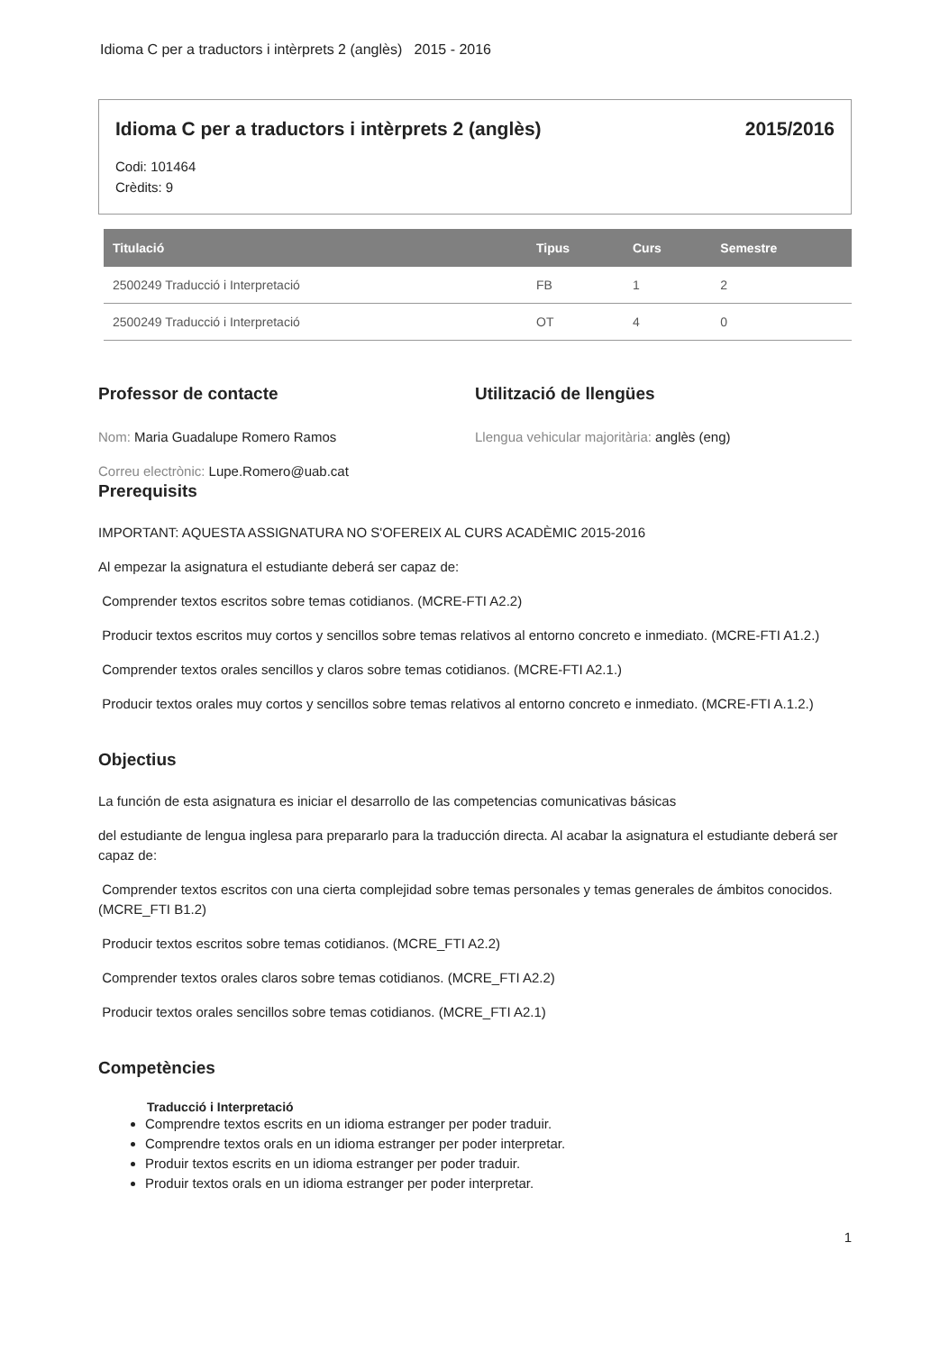Idioma C per a traductors i intèrprets 2 (anglès) 2015 - 2016
Idioma C per a traductors i intèrprets 2 (anglès) 2015/2016
Codi: 101464
Crèdits: 9
| Titulació | Tipus | Curs | Semestre |
| --- | --- | --- | --- |
| 2500249 Traducció i Interpretació | FB | 1 | 2 |
| 2500249 Traducció i Interpretació | OT | 4 | 0 |
Professor de contacte
Nom: Maria Guadalupe Romero Ramos
Correu electrònic: Lupe.Romero@uab.cat
Utilització de llengües
Llengua vehicular majoritària: anglès (eng)
Prerequisits
IMPORTANT: AQUESTA ASSIGNATURA NO S'OFEREIX AL CURS ACADÈMIC 2015-2016
Al empezar la asignatura el estudiante deberá ser capaz de:
Comprender textos escritos sobre temas cotidianos. (MCRE-FTI A2.2)
Producir textos escritos muy cortos y sencillos sobre temas relativos al entorno concreto e inmediato. (MCRE-FTI A1.2.)
Comprender textos orales sencillos y claros sobre temas cotidianos. (MCRE-FTI A2.1.)
Producir textos orales muy cortos y sencillos sobre temas relativos al entorno concreto e inmediato. (MCRE-FTI A.1.2.)
Objectius
La función de esta asignatura es iniciar el desarrollo de las competencias comunicativas básicas
del estudiante de lengua inglesa para prepararlo para la traducción directa. Al acabar la asignatura el estudiante deberá ser capaz de:
Comprender textos escritos con una cierta complejidad sobre temas personales y temas generales de ámbitos conocidos. (MCRE_FTI B1.2)
Producir textos escritos sobre temas cotidianos. (MCRE_FTI A2.2)
Comprender textos orales claros sobre temas cotidianos. (MCRE_FTI A2.2)
Producir textos orales sencillos sobre temas cotidianos. (MCRE_FTI A2.1)
Competències
Traducció i Interpretació
Comprendre textos escrits en un idioma estranger per poder traduir.
Comprendre textos orals en un idioma estranger per poder interpretar.
Produir textos escrits en un idioma estranger per poder traduir.
Produir textos orals en un idioma estranger per poder interpretar.
1